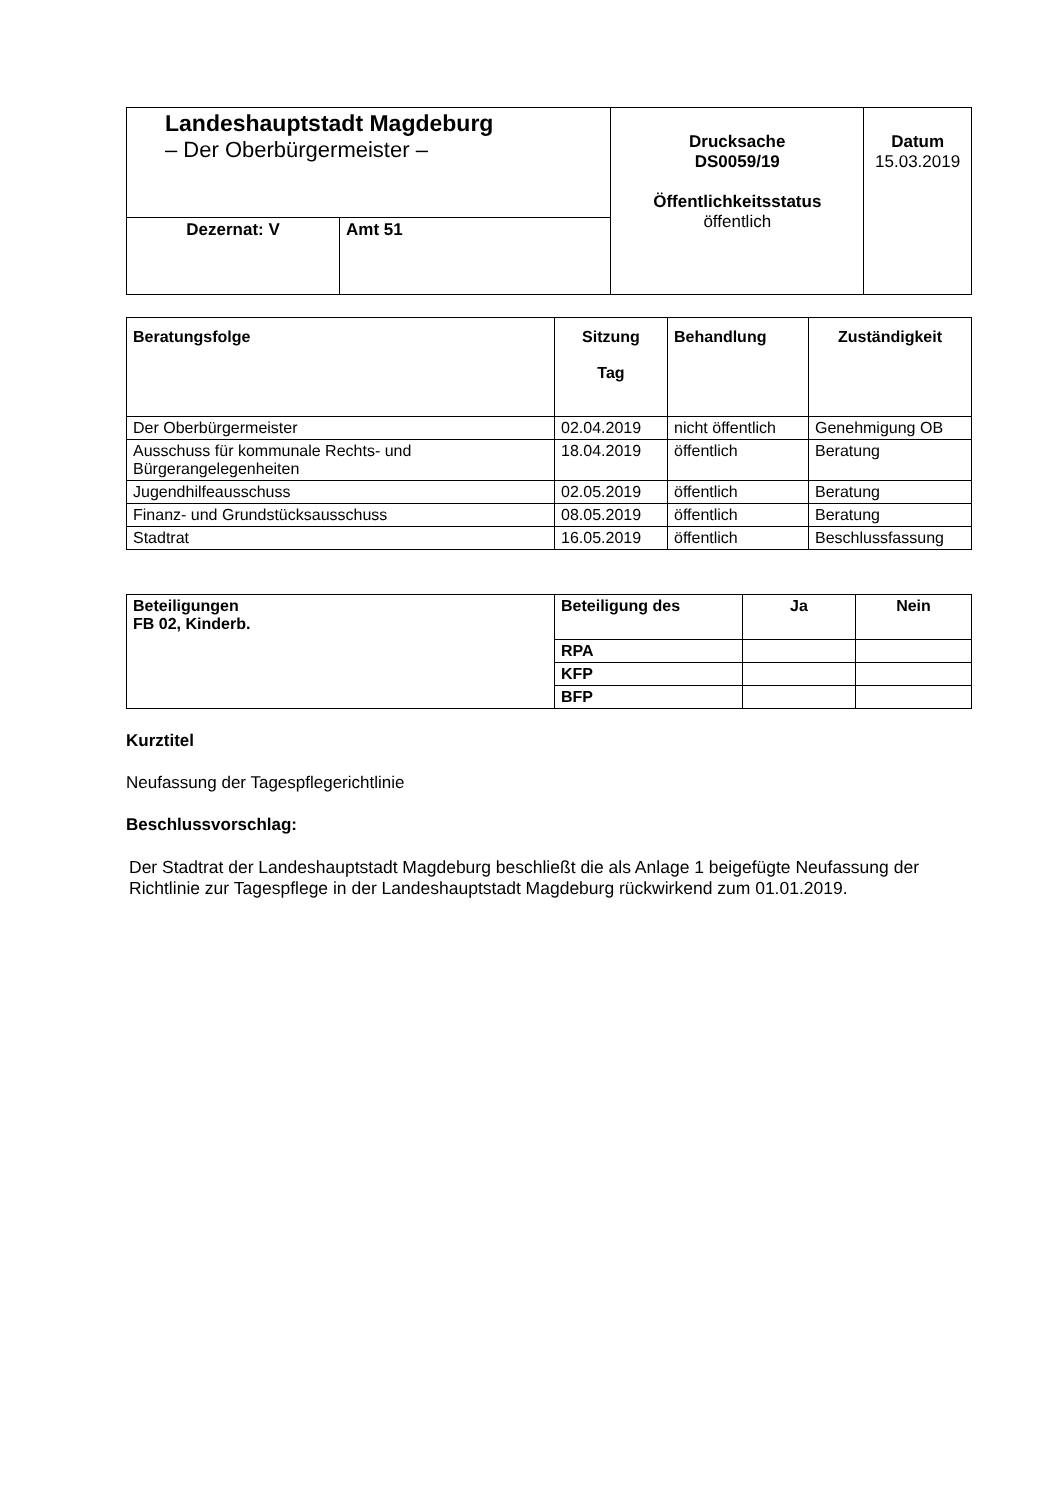| Landeshauptstadt Magdeburg – Der Oberbürgermeister – | | Drucksache DS0059/19 Öffentlichkeitsstatus öffentlich | Datum 15.03.2019 |
| Dezernat: V | Amt 51 | | |
| Beratungsfolge | Sitzung Tag | Behandlung | Zuständigkeit |
| --- | --- | --- | --- |
| Der Oberbürgermeister | 02.04.2019 | nicht öffentlich | Genehmigung OB |
| Ausschuss für kommunale Rechts- und Bürgerangelegenheiten | 18.04.2019 | öffentlich | Beratung |
| Jugendhilfeausschuss | 02.05.2019 | öffentlich | Beratung |
| Finanz- und Grundstücksausschuss | 08.05.2019 | öffentlich | Beratung |
| Stadtrat | 16.05.2019 | öffentlich | Beschlussfassung |
| Beteiligungen FB 02, Kinderb. | Beteiligung des | Ja | Nein |
| --- | --- | --- | --- |
| | RPA | | |
| | KFP | | |
| | BFP | | |
Kurztitel
Neufassung der Tagespflegerichtlinie
Beschlussvorschlag:
Der Stadtrat der Landeshauptstadt Magdeburg beschließt die als Anlage 1 beigefügte Neufassung der Richtlinie zur Tagespflege in der Landeshauptstadt Magdeburg rückwirkend zum 01.01.2019.